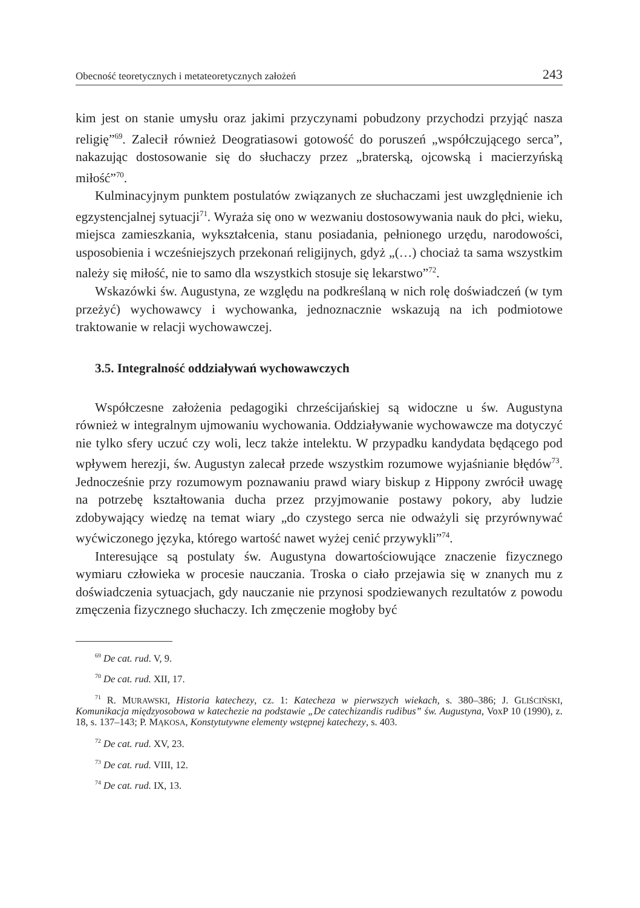Obecność teoretycznych i metateoretycznych założeń 243
kim jest on stanie umysłu oraz jakimi przyczynami pobudzony przychodzi przyjąć nasza religię”<sup>69</sup>. Zalecił również Deogratiasowi gotowość do poruszeń „współczującego serca”, nakazując dostosowanie się do słuchaczy przez „braterską, ojcowską i macierzyńską miłość”<sup>70</sup>.
Kulminacyjnym punktem postulatów związanych ze słuchaczami jest uwzględnienie ich egzystencjalnej sytuacji<sup>71</sup>. Wyraża się ono w wezwaniu dostosowywania nauk do płci, wieku, miejsca zamieszkania, wykształcenia, stanu posiadania, pełnionego urzędu, narodowości, usposobienia i wcześniejszych przekonań religijnych, gdyż „(…) chociaż ta sama wszystkim należy się miłość, nie to samo dla wszystkich stosuje się lekarstwo”<sup>72</sup>.
Wskazówki św. Augustyna, ze względu na podkreślaną w nich rolę doświadczeń (w tym przeżyć) wychowawcy i wychowanka, jednoznacznie wskazują na ich podmiotowe traktowanie w relacji wychowawczej.
3.5. Integralność oddziaływań wychowawczych
Współczesne założenia pedagogiki chrześcijańskiej są widoczne u św. Augustyna również w integralnym ujmowaniu wychowania. Oddziaływanie wychowawcze ma dotyczyć nie tylko sfery uczuć czy woli, lecz także intelektu. W przypadku kandydata będącego pod wpływem herezji, św. Augustyn zalecał przede wszystkim rozumowe wyjaśnianie błędów<sup>73</sup>. Jednocześnie przy rozumowym poznawaniu prawd wiary biskup z Hippony zwrócił uwagę na potrzebę kształtowania ducha przez przyjmowanie postawy pokory, aby ludzie zdobywający wiedzę na temat wiary „do czystego serca nie odważyli się przyrównywać wyćwiczonego języka, którego wartość nawet wyżej cenić przywykli”<sup>74</sup>.
Interesujące są postulaty św. Augustyna dowartościowujące znaczenie fizycznego wymiaru człowieka w procesie nauczania. Troska o ciało przejawia się w znanych mu z doświadczenia sytuacjach, gdy nauczanie nie przynosi spodziewanych rezultatów z powodu zmęczenia fizycznego słuchaczy. Ich zmęczenie mogłoby być
<sup>69</sup> De cat. rud. V, 9.
<sup>70</sup> De cat. rud. XII, 17.
<sup>71</sup> R. MURAWSKI, Historia katechezy, cz. 1: Katecheza w pierwszych wiekach, s. 380–386; J. GLIŚCIŃSKI, Komunikacja międzyosobowa w katechezie na podstawie „De catechizandis rudibus” św. Augustyna, VoxP 10 (1990), z. 18, s. 137–143; P. MĄKOSA, Konstytutywne elementy wstępnej katechezy, s. 403.
<sup>72</sup> De cat. rud. XV, 23.
<sup>73</sup> De cat. rud. VIII, 12.
<sup>74</sup> De cat. rud. IX, 13.